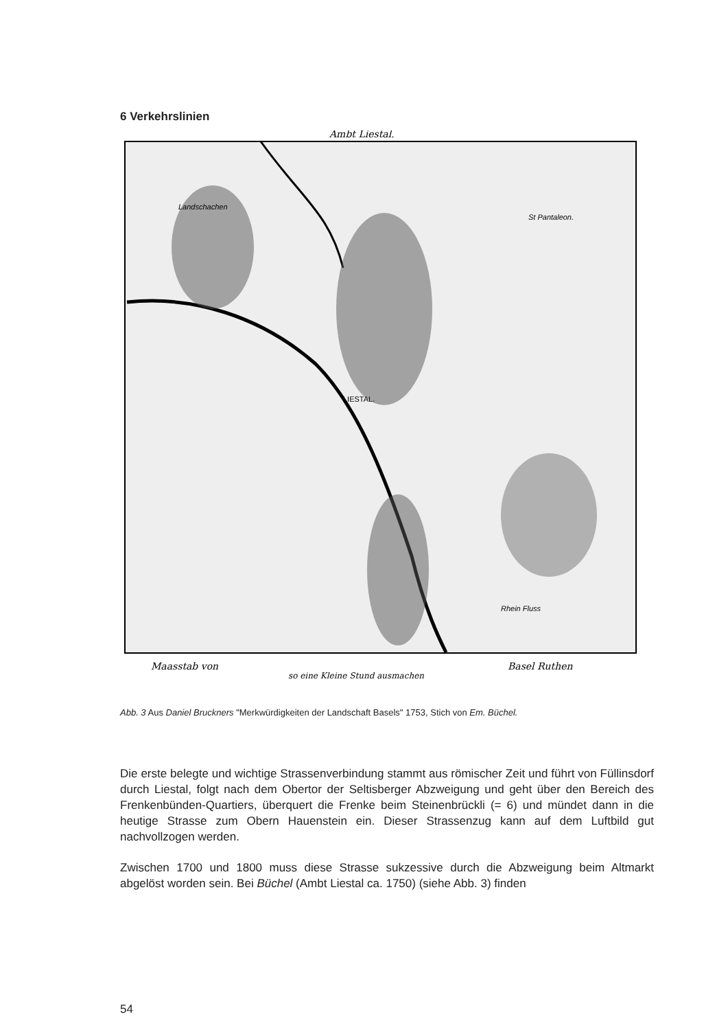6 Verkehrslinien
Ambt Liestal.
LIESTAL.
Landschachen
St Pantaleon.
Rhein Fluss
Maasstab von
so eine Kleine Stund ausmachen
Basel Ruthen
Abb. 3 Aus Daniel Bruckners "Merkwürdigkeiten der Landschaft Basels" 1753, Stich von Em. Büchel.
Die erste belegte und wichtige Strassenverbindung stammt aus römischer Zeit und führt von Füllinsdorf durch Liestal, folgt nach dem Obertor der Seltisberger Abzweigung und geht über den Bereich des Frenkenbünden-Quartiers, überquert die Frenke beim Steinenbrückli (= 6) und mündet dann in die heutige Strasse zum Obern Hauenstein ein. Dieser Strassenzug kann auf dem Luftbild gut nachvollzogen werden.
Zwischen 1700 und 1800 muss diese Strasse sukzessive durch die Abzweigung beim Altmarkt abgelöst worden sein. Bei Büchel (Ambt Liestal ca. 1750) (siehe Abb. 3) finden
54